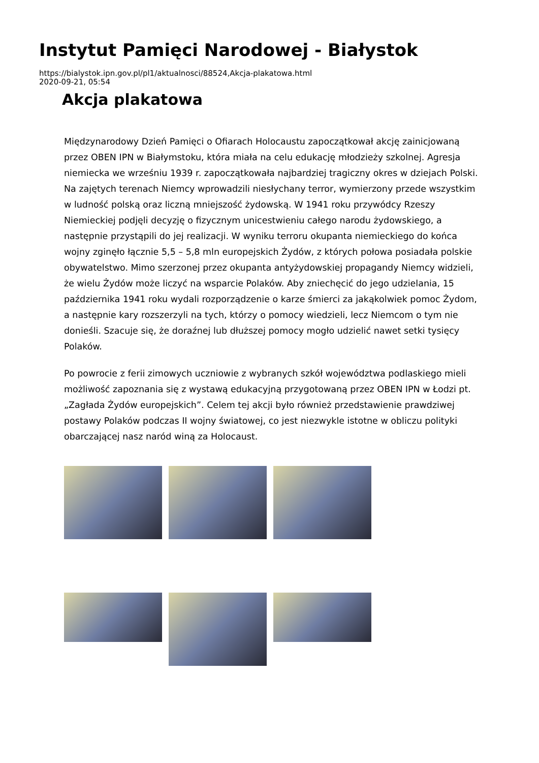Instytut Pamięci Narodowej - Białystok
https://bialystok.ipn.gov.pl/pl1/aktualnosci/88524,Akcja-plakatowa.html
2020-09-21, 05:54
Akcja plakatowa
Międzynarodowy Dzień Pamięci o Ofiarach Holocaustu zapoczątkował akcję zainicjowaną przez OBEN IPN w Białymstoku, która miała na celu edukację młodzieży szkolnej. Agresja niemiecka we wrześniu 1939 r. zapoczątkowała najbardziej tragiczny okres w dziejach Polski. Na zajętych terenach Niemcy wprowadzili niesłychany terror, wymierzony przede wszystkim w ludność polską oraz liczną mniejszość żydowską. W 1941 roku przywódcy Rzeszy Niemieckiej podjęli decyzję o fizycznym unicestwieniu całego narodu żydowskiego, a następnie przystąpili do jej realizacji. W wyniku terroru okupanta niemieckiego do końca wojny zginęło łącznie 5,5 – 5,8 mln europejskich Żydów, z których połowa posiadała polskie obywatelstwo. Mimo szerzonej przez okupanta antyżydowskiej propagandy Niemcy widzieli, że wielu Żydów może liczyć na wsparcie Polaków. Aby zniechęcić do jego udzielania, 15 października 1941 roku wydali rozporządzenie o karze śmierci za jakąkolwiek pomoc Żydom, a następnie kary rozszerzyli na tych, którzy o pomocy wiedzieli, lecz Niemcom o tym nie donieśli. Szacuje się, że doraźnej lub dłuższej pomocy mogło udzielić nawet setki tysięcy Polaków.
Po powrocie z ferii zimowych uczniowie z wybranych szkół województwa podlaskiego mieli możliwość zapoznania się z wystawą edukacyjną przygotowaną przez OBEN IPN w Łodzi pt. „Zagłada Żydów europejskich”. Celem tej akcji było również przedstawienie prawdziwej postawy Polaków podczas II wojny światowej, co jest niezwykle istotne w obliczu polityki obarczającej nasz naród winą za Holocaust.